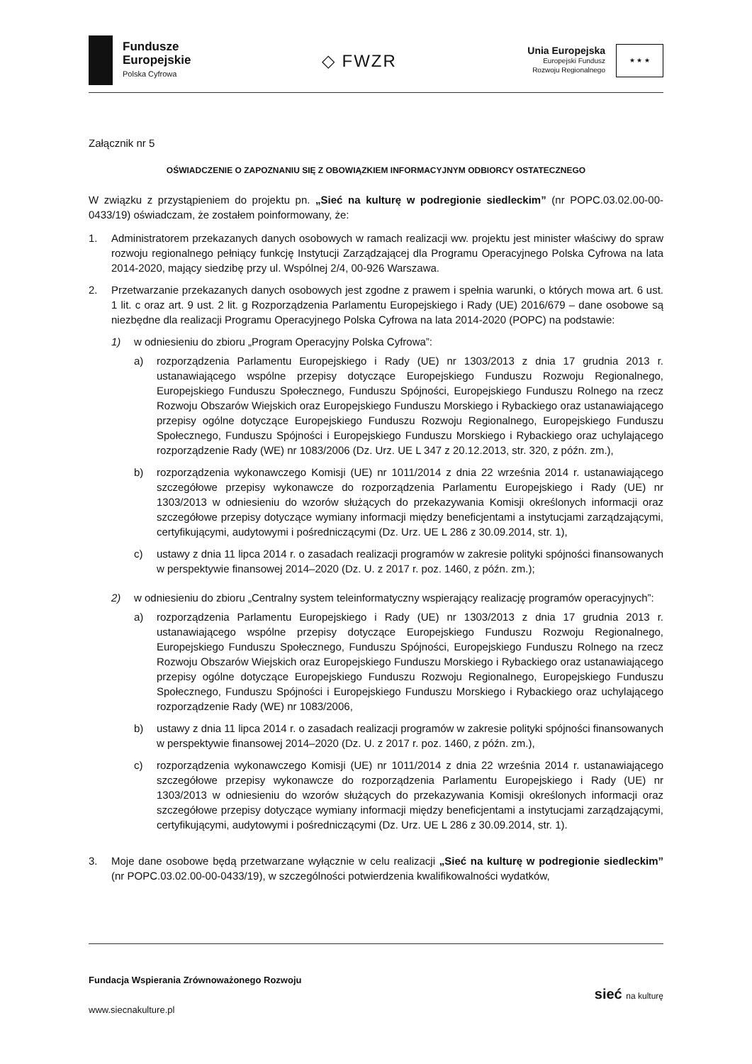Fundusze
Europejskie
Polska Cyfrowa
◇ FWZR
Unia Europejska
Europejski Fundusz
Rozwoju Regionalnego
★ ★ ★
Załącznik nr 5
OŚWIADCZENIE O ZAPOZNANIU SIĘ Z OBOWIĄZKIEM INFORMACYJNYM ODBIORCY OSTATECZNEGO
W związku z przystąpieniem do projektu pn. „Sieć na kulturę w podregionie siedleckim” (nr POPC.03.02.00-00-0433/19) oświadczam, że zostałem poinformowany, że:
1. Administratorem przekazanych danych osobowych w ramach realizacji ww. projektu jest minister właściwy do spraw rozwoju regionalnego pełniący funkcję Instytucji Zarządzającej dla Programu Operacyjnego Polska Cyfrowa na lata 2014-2020, mający siedzibę przy ul. Wspólnej 2/4, 00-926 Warszawa.
2. Przetwarzanie przekazanych danych osobowych jest zgodne z prawem i spełnia warunki, o których mowa art. 6 ust. 1 lit. c oraz art. 9 ust. 2 lit. g Rozporządzenia Parlamentu Europejskiego i Rady (UE) 2016/679 – dane osobowe są niezbędne dla realizacji Programu Operacyjnego Polska Cyfrowa na lata 2014-2020 (POPC) na podstawie:
1) w odniesieniu do zbioru „Program Operacyjny Polska Cyfrowa”:
a) rozporządzenia Parlamentu Europejskiego i Rady (UE) nr 1303/2013 z dnia 17 grudnia 2013 r. ustanawiającego wspólne przepisy dotyczące Europejskiego Funduszu Rozwoju Regionalnego, Europejskiego Funduszu Społecznego, Funduszu Spójności, Europejskiego Funduszu Rolnego na rzecz Rozwoju Obszarów Wiejskich oraz Europejskiego Funduszu Morskiego i Rybackiego oraz ustanawiającego przepisy ogólne dotyczące Europejskiego Funduszu Rozwoju Regionalnego, Europejskiego Funduszu Społecznego, Funduszu Spójności i Europejskiego Funduszu Morskiego i Rybackiego oraz uchylającego rozporządzenie Rady (WE) nr 1083/2006 (Dz. Urz. UE L 347 z 20.12.2013, str. 320, z późn. zm.),
b) rozporządzenia wykonawczego Komisji (UE) nr 1011/2014 z dnia 22 września 2014 r. ustanawiającego szczegółowe przepisy wykonawcze do rozporządzenia Parlamentu Europejskiego i Rady (UE) nr 1303/2013 w odniesieniu do wzorów służących do przekazywania Komisji określonych informacji oraz szczegółowe przepisy dotyczące wymiany informacji między beneficjentami a instytucjami zarządzającymi, certyfikującymi, audytowymi i pośredniczącymi (Dz. Urz. UE L 286 z 30.09.2014, str. 1),
c) ustawy z dnia 11 lipca 2014 r. o zasadach realizacji programów w zakresie polityki spójności finansowanych w perspektywie finansowej 2014–2020 (Dz. U. z 2017 r. poz. 1460, z późn. zm.);
2) w odniesieniu do zbioru „Centralny system teleinformatyczny wspierający realizację programów operacyjnych”:
a) rozporządzenia Parlamentu Europejskiego i Rady (UE) nr 1303/2013 z dnia 17 grudnia 2013 r. ustanawiającego wspólne przepisy dotyczące Europejskiego Funduszu Rozwoju Regionalnego, Europejskiego Funduszu Społecznego, Funduszu Spójności, Europejskiego Funduszu Rolnego na rzecz Rozwoju Obszarów Wiejskich oraz Europejskiego Funduszu Morskiego i Rybackiego oraz ustanawiającego przepisy ogólne dotyczące Europejskiego Funduszu Rozwoju Regionalnego, Europejskiego Funduszu Społecznego, Funduszu Spójności i Europejskiego Funduszu Morskiego i Rybackiego oraz uchylającego rozporządzenie Rady (WE) nr 1083/2006,
b) ustawy z dnia 11 lipca 2014 r. o zasadach realizacji programów w zakresie polityki spójności finansowanych w perspektywie finansowej 2014–2020 (Dz. U. z 2017 r. poz. 1460, z późn. zm.),
c) rozporządzenia wykonawczego Komisji (UE) nr 1011/2014 z dnia 22 września 2014 r. ustanawiającego szczegółowe przepisy wykonawcze do rozporządzenia Parlamentu Europejskiego i Rady (UE) nr 1303/2013 w odniesieniu do wzorów służących do przekazywania Komisji określonych informacji oraz szczegółowe przepisy dotyczące wymiany informacji między beneficjentami a instytucjami zarządzającymi, certyfikującymi, audytowymi i pośredniczącymi (Dz. Urz. UE L 286 z 30.09.2014, str. 1).
3. Moje dane osobowe będą przetwarzane wyłącznie w celu realizacji „Sieć na kulturę w podregionie siedleckim” (nr POPC.03.02.00-00-0433/19), w szczególności potwierdzenia kwalifikowalności wydatków,
Fundacja Wspierania Zrównoważonego Rozwoju
www.siecnakulture.pl
sieć na kulturę